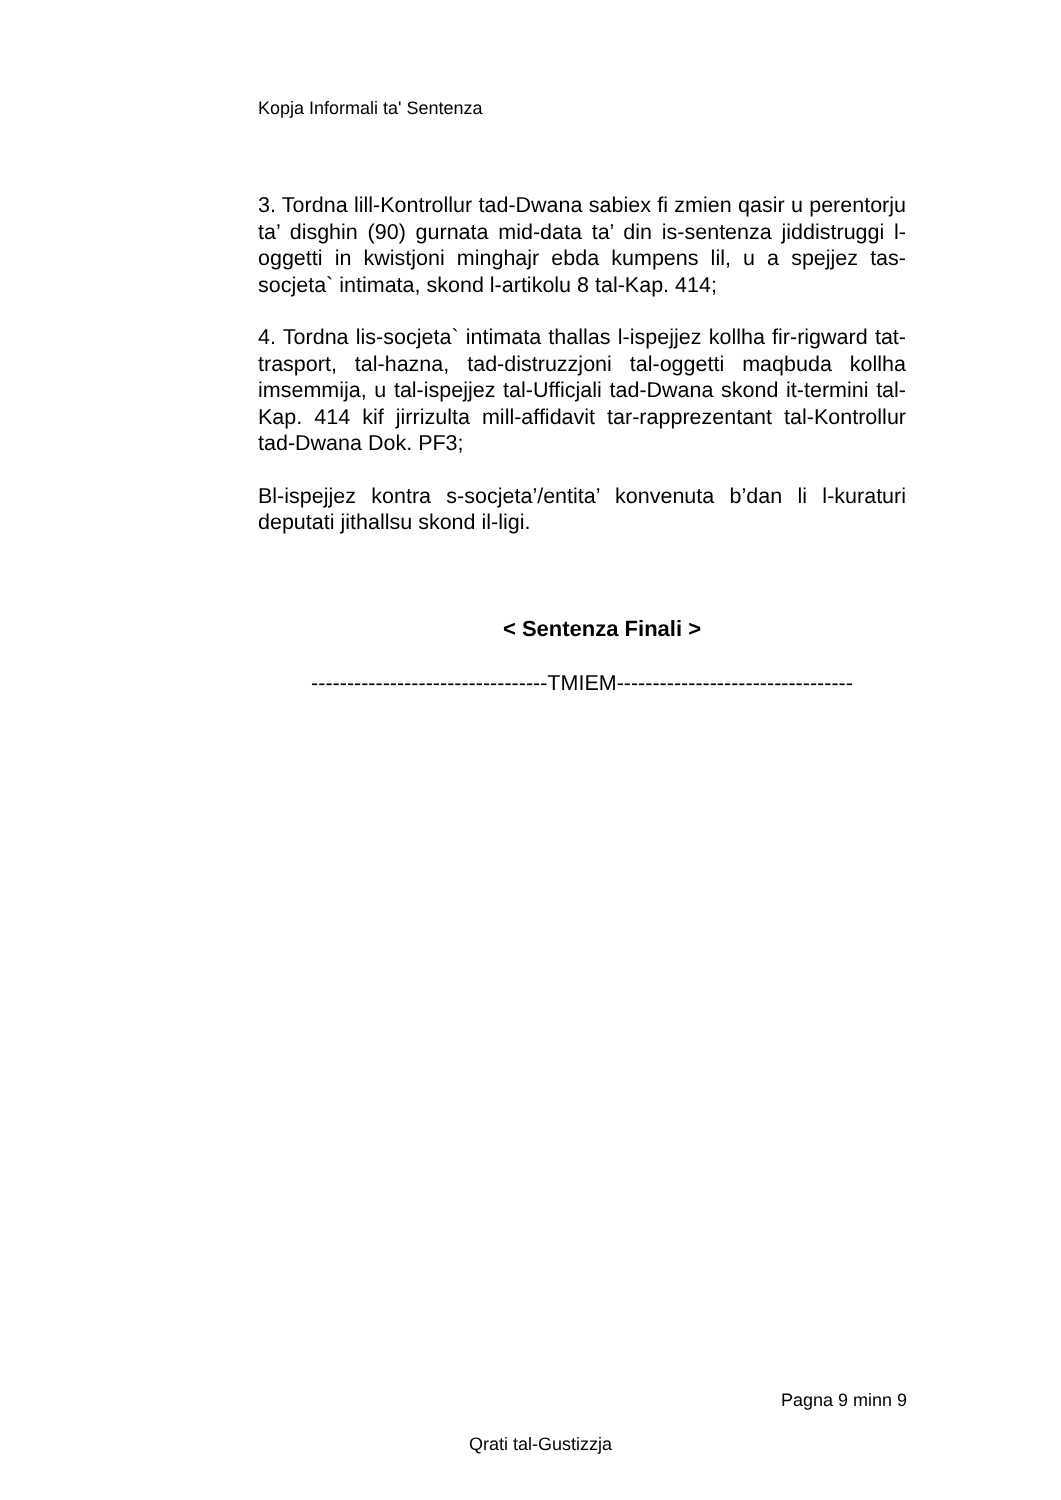Kopja Informali ta' Sentenza
3. Tordna lill-Kontrollur tad-Dwana sabiex fi zmien qasir u perentorju ta’ disghin (90) gurnata mid-data ta’ din is-sentenza jiddistruggi l-oggetti in kwistjoni minghajr ebda kumpens lil, u a spejjez tas-socjeta` intimata, skond l-artikolu 8 tal-Kap. 414;
4. Tordna lis-socjeta` intimata thallas l-ispejjez kollha fir-rigward tat-trasport, tal-hazna, tad-distruzzjoni tal-oggetti maqbuda kollha imsemmija, u tal-ispejjez tal-Ufficjali tad-Dwana skond it-termini tal-Kap. 414 kif jirrizulta mill-affidavit tar-rapprezentant tal-Kontrollur tad-Dwana Dok. PF3;
Bl-ispejjez kontra s-socjeta’/entita’ konvenuta b’dan li l-kuraturi deputati jithallsu skond il-ligi.
< Sentenza Finali >
---------------------------------TMIEM---------------------------------
Pagna 9 minn 9
Qrati tal-Gustizzja